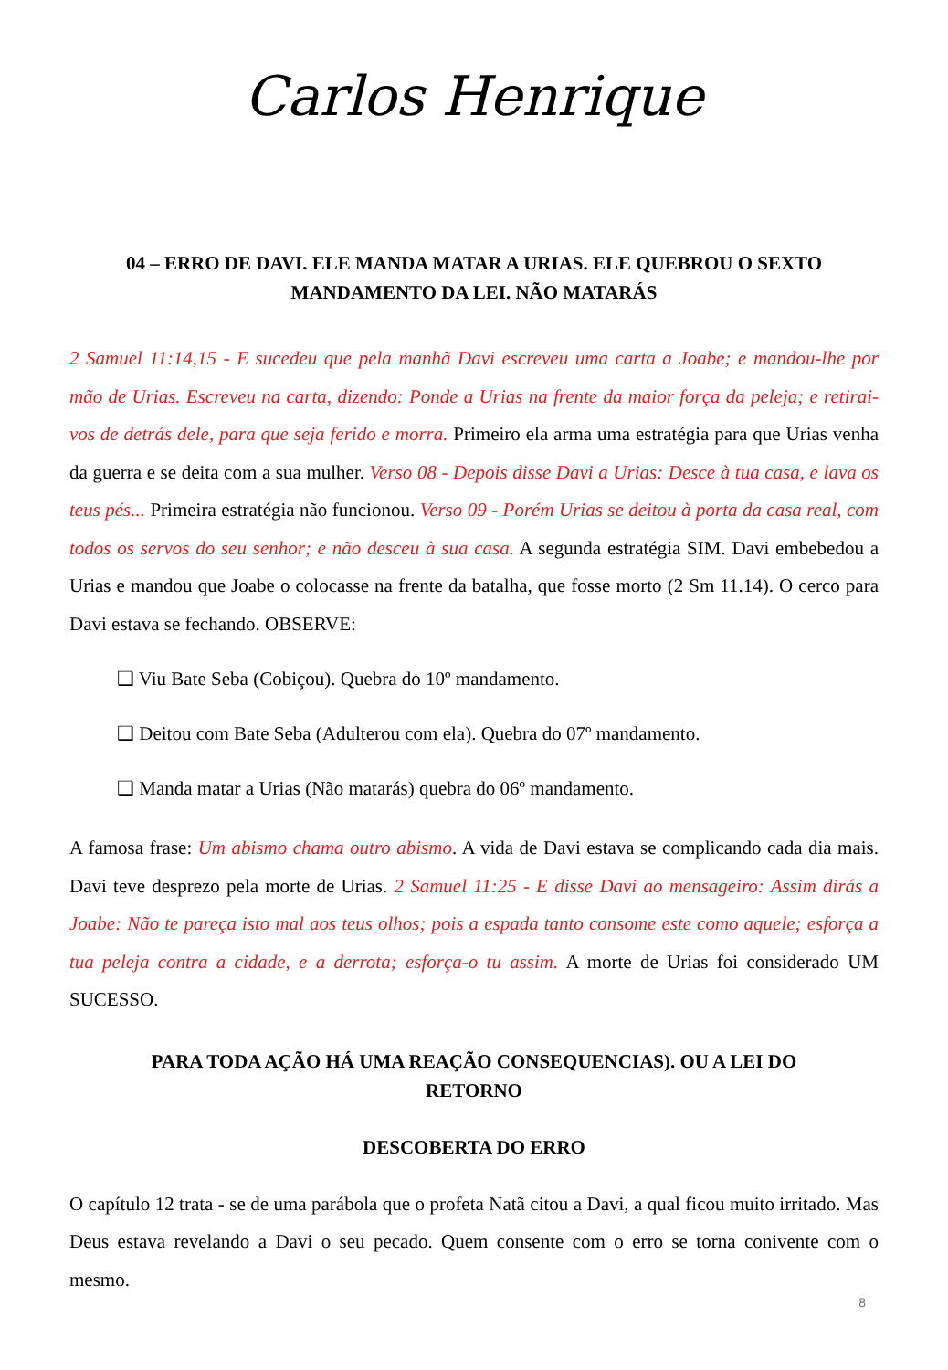Carlos Henrique
04 – ERRO DE DAVI. ELE MANDA MATAR A URIAS. ELE QUEBROU O SEXTO MANDAMENTO DA LEI. NÃO MATARÁS
2 Samuel 11:14,15 - E sucedeu que pela manhã Davi escreveu uma carta a Joabe; e mandou-lhe por mão de Urias. Escreveu na carta, dizendo: Ponde a Urias na frente da maior força da peleja; e retirai-vos de detrás dele, para que seja ferido e morra. Primeiro ela arma uma estratégia para que Urias venha da guerra e se deita com a sua mulher. Verso 08 - Depois disse Davi a Urias: Desce à tua casa, e lava os teus pés... Primeira estratégia não funcionou. Verso 09 - Porém Urias se deitou à porta da casa real, com todos os servos do seu senhor; e não desceu à sua casa. A segunda estratégia SIM. Davi embebedou a Urias e mandou que Joabe o colocasse na frente da batalha, que fosse morto (2 Sm 11.14). O cerco para Davi estava se fechando. OBSERVE:
❑ Viu Bate Seba (Cobiçou). Quebra do 10º mandamento.
❑ Deitou com Bate Seba (Adulterou com ela). Quebra do 07º mandamento.
❑ Manda matar a Urias (Não matarás) quebra do 06º mandamento.
A famosa frase: Um abismo chama outro abismo. A vida de Davi estava se complicando cada dia mais. Davi teve desprezo pela morte de Urias. 2 Samuel 11:25 - E disse Davi ao mensageiro: Assim dirás a Joabe: Não te pareça isto mal aos teus olhos; pois a espada tanto consome este como aquele; esforça a tua peleja contra a cidade, e a derrota; esforça-o tu assim. A morte de Urias foi considerado UM SUCESSO.
PARA TODA AÇÃO HÁ UMA REAÇÃO CONSEQUENCIAS). OU A LEI DO RETORNO
DESCOBERTA DO ERRO
O capítulo 12 trata - se de uma parábola que o profeta Natã citou a Davi, a qual ficou muito irritado. Mas Deus estava revelando a Davi o seu pecado. Quem consente com o erro se torna conivente com o mesmo.
8